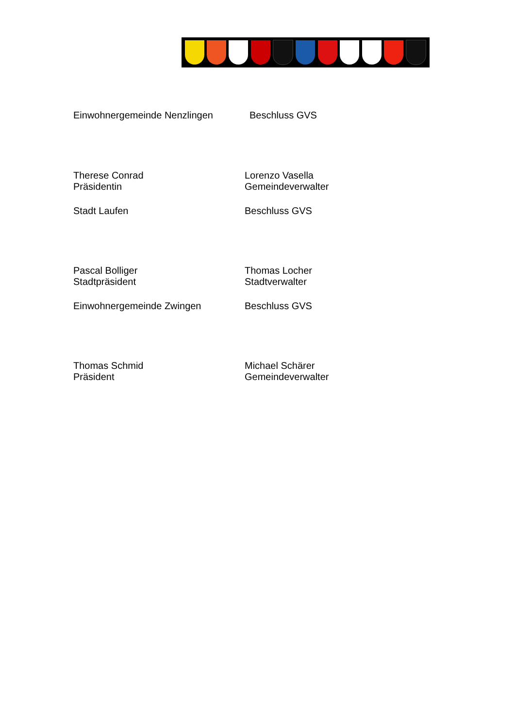Einwohnergemeinde Nenzlingen Beschluss GVS
Therese Conrad
Präsidentin
Lorenzo Vasella
Gemeindeverwalter
Stadt Laufen Beschluss GVS
Pascal Bolliger
Stadtpräsident
Thomas Locher
Stadtverwalter
Einwohnergemeinde Zwingen Beschluss GVS
Thomas Schmid
Präsident
Michael Schärer
Gemeindeverwalter